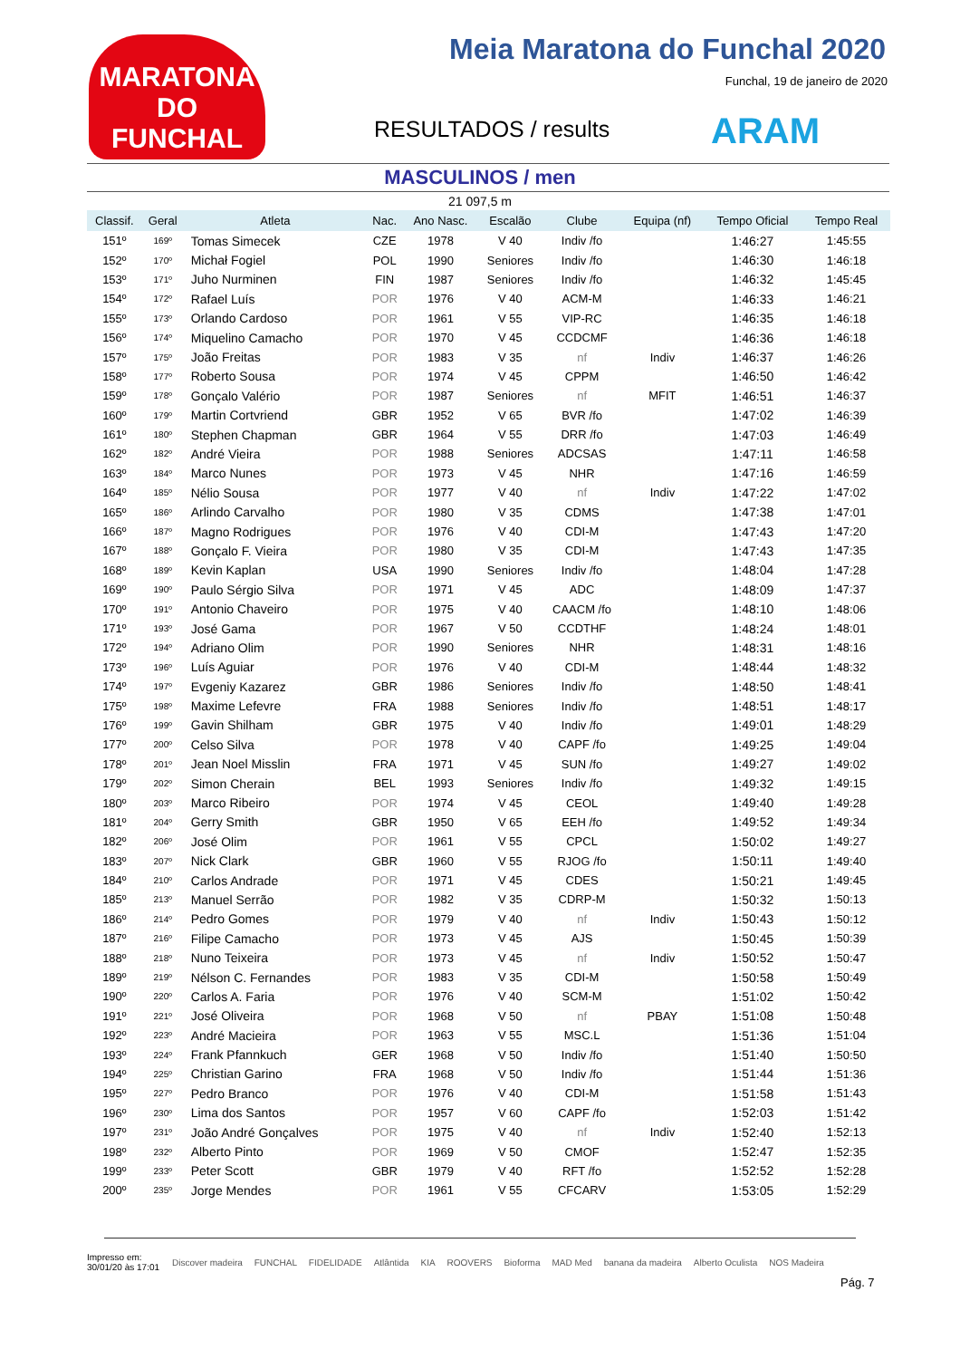MARATONA DO FUNCHAL
Meia Maratona do Funchal 2020
Funchal, 19 de janeiro de 2020
RESULTADOS / results ARAM
MASCULINOS / men
21 097,5 m
| Classif. | Geral | Atleta | Nac. | Ano Nasc. | Escalão | Clube | Equipa (nf) | Tempo Oficial | Tempo Real |
| --- | --- | --- | --- | --- | --- | --- | --- | --- | --- |
| 151º | 169º | Tomas Simecek | CZE | 1978 | V 40 | Indiv /fo | | 1:46:27 | 1:45:55 |
| 152º | 170º | Michał Fogiel | POL | 1990 | Seniores | Indiv /fo | | 1:46:30 | 1:46:18 |
| 153º | 171º | Juho Nurminen | FIN | 1987 | Seniores | Indiv /fo | | 1:46:32 | 1:45:45 |
| 154º | 172º | Rafael Luís | POR | 1976 | V 40 | ACM-M | | 1:46:33 | 1:46:21 |
| 155º | 173º | Orlando Cardoso | POR | 1961 | V 55 | VIP-RC | | 1:46:35 | 1:46:18 |
| 156º | 174º | Miquelino Camacho | POR | 1970 | V 45 | CCDCMF | | 1:46:36 | 1:46:18 |
| 157º | 175º | João Freitas | POR | 1983 | V 35 | nf | Indiv | 1:46:37 | 1:46:26 |
| 158º | 177º | Roberto Sousa | POR | 1974 | V 45 | CPPM | | 1:46:50 | 1:46:42 |
| 159º | 178º | Gonçalo Valério | POR | 1987 | Seniores | nf | MFIT | 1:46:51 | 1:46:37 |
| 160º | 179º | Martin Cortvriend | GBR | 1952 | V 65 | BVR /fo | | 1:47:02 | 1:46:39 |
| 161º | 180º | Stephen Chapman | GBR | 1964 | V 55 | DRR /fo | | 1:47:03 | 1:46:49 |
| 162º | 182º | André Vieira | POR | 1988 | Seniores | ADCSAS | | 1:47:11 | 1:46:58 |
| 163º | 184º | Marco Nunes | POR | 1973 | V 45 | NHR | | 1:47:16 | 1:46:59 |
| 164º | 185º | Nélio Sousa | POR | 1977 | V 40 | nf | Indiv | 1:47:22 | 1:47:02 |
| 165º | 186º | Arlindo Carvalho | POR | 1980 | V 35 | CDMS | | 1:47:38 | 1:47:01 |
| 166º | 187º | Magno Rodrigues | POR | 1976 | V 40 | CDI-M | | 1:47:43 | 1:47:20 |
| 167º | 188º | Gonçalo F. Vieira | POR | 1980 | V 35 | CDI-M | | 1:47:43 | 1:47:35 |
| 168º | 189º | Kevin Kaplan | USA | 1990 | Seniores | Indiv /fo | | 1:48:04 | 1:47:28 |
| 169º | 190º | Paulo Sérgio Silva | POR | 1971 | V 45 | ADC | | 1:48:09 | 1:47:37 |
| 170º | 191º | Antonio Chaveiro | POR | 1975 | V 40 | CAACM /fo | | 1:48:10 | 1:48:06 |
| 171º | 193º | José Gama | POR | 1967 | V 50 | CCDTHF | | 1:48:24 | 1:48:01 |
| 172º | 194º | Adriano Olim | POR | 1990 | Seniores | NHR | | 1:48:31 | 1:48:16 |
| 173º | 196º | Luís Aguiar | POR | 1976 | V 40 | CDI-M | | 1:48:44 | 1:48:32 |
| 174º | 197º | Evgeniy Kazarez | GBR | 1986 | Seniores | Indiv /fo | | 1:48:50 | 1:48:41 |
| 175º | 198º | Maxime Lefevre | FRA | 1988 | Seniores | Indiv /fo | | 1:48:51 | 1:48:17 |
| 176º | 199º | Gavin Shilham | GBR | 1975 | V 40 | Indiv /fo | | 1:49:01 | 1:48:29 |
| 177º | 200º | Celso Silva | POR | 1978 | V 40 | CAPF /fo | | 1:49:25 | 1:49:04 |
| 178º | 201º | Jean Noel Misslin | FRA | 1971 | V 45 | SUN /fo | | 1:49:27 | 1:49:02 |
| 179º | 202º | Simon Cherain | BEL | 1993 | Seniores | Indiv /fo | | 1:49:32 | 1:49:15 |
| 180º | 203º | Marco Ribeiro | POR | 1974 | V 45 | CEOL | | 1:49:40 | 1:49:28 |
| 181º | 204º | Gerry Smith | GBR | 1950 | V 65 | EEH /fo | | 1:49:52 | 1:49:34 |
| 182º | 206º | José Olim | POR | 1961 | V 55 | CPCL | | 1:50:02 | 1:49:27 |
| 183º | 207º | Nick Clark | GBR | 1960 | V 55 | RJOG /fo | | 1:50:11 | 1:49:40 |
| 184º | 210º | Carlos Andrade | POR | 1971 | V 45 | CDES | | 1:50:21 | 1:49:45 |
| 185º | 213º | Manuel Serrão | POR | 1982 | V 35 | CDRP-M | | 1:50:32 | 1:50:13 |
| 186º | 214º | Pedro Gomes | POR | 1979 | V 40 | nf | Indiv | 1:50:43 | 1:50:12 |
| 187º | 216º | Filipe Camacho | POR | 1973 | V 45 | AJS | | 1:50:45 | 1:50:39 |
| 188º | 218º | Nuno Teixeira | POR | 1973 | V 45 | nf | Indiv | 1:50:52 | 1:50:47 |
| 189º | 219º | Nélson C. Fernandes | POR | 1983 | V 35 | CDI-M | | 1:50:58 | 1:50:49 |
| 190º | 220º | Carlos A. Faria | POR | 1976 | V 40 | SCM-M | | 1:51:02 | 1:50:42 |
| 191º | 221º | José Oliveira | POR | 1968 | V 50 | nf | PBAY | 1:51:08 | 1:50:48 |
| 192º | 223º | André Macieira | POR | 1963 | V 55 | MSC.L | | 1:51:36 | 1:51:04 |
| 193º | 224º | Frank Pfannkuch | GER | 1968 | V 50 | Indiv /fo | | 1:51:40 | 1:50:50 |
| 194º | 225º | Christian Garino | FRA | 1968 | V 50 | Indiv /fo | | 1:51:44 | 1:51:36 |
| 195º | 227º | Pedro Branco | POR | 1976 | V 40 | CDI-M | | 1:51:58 | 1:51:43 |
| 196º | 230º | Lima dos Santos | POR | 1957 | V 60 | CAPF /fo | | 1:52:03 | 1:51:42 |
| 197º | 231º | João André Gonçalves | POR | 1975 | V 40 | nf | Indiv | 1:52:40 | 1:52:13 |
| 198º | 232º | Alberto Pinto | POR | 1969 | V 50 | CMOF | | 1:52:47 | 1:52:35 |
| 199º | 233º | Peter Scott | GBR | 1979 | V 40 | RFT /fo | | 1:52:52 | 1:52:28 |
| 200º | 235º | Jorge Mendes | POR | 1961 | V 55 | CFCARV | | 1:53:05 | 1:52:29 |
Impresso em:
30/01/20 às 17:01
Discover madeira FUNCHAL FIDELIDADE Atlântida KIA ROOVERS Bioforma MAD Med banana da madeira Alberto Oculista NOS Madeira
Pág. 7